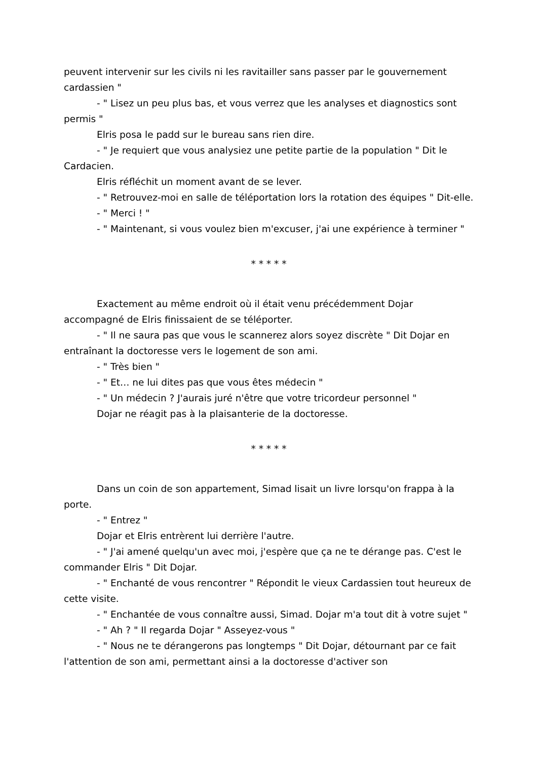peuvent intervenir sur les civils ni les ravitailler sans passer par le gouvernement cardassien "
- " Lisez un peu plus bas, et vous verrez que les analyses et diagnostics sont permis "
Elris posa le padd sur le bureau sans rien dire.
- " Je requiert que vous analysiez une petite partie de la population " Dit le Cardacien.
Elris réfléchit un moment avant de se lever.
- " Retrouvez-moi en salle de téléportation lors la rotation des équipes " Dit-elle.
- " Merci ! "
- " Maintenant, si vous voulez bien m'excuser, j'ai une expérience à terminer "
* * * * *
Exactement au même endroit où il était venu précédemment Dojar accompagné de Elris finissaient de se téléporter.
- " Il ne saura pas que vous le scannerez alors soyez discrète " Dit Dojar en entraînant la doctoresse vers le logement de son ami.
- " Très bien "
- " Et… ne lui dites pas que vous êtes médecin "
- " Un médecin ? J'aurais juré n'être que votre tricordeur personnel "
Dojar ne réagit pas à la plaisanterie de la doctoresse.
* * * * *
Dans un coin de son appartement, Simad lisait un livre lorsqu'on frappa à la porte.
- " Entrez "
Dojar et Elris entrèrent lui derrière l'autre.
- " J'ai amené quelqu'un avec moi, j'espère que ça ne te dérange pas. C'est le commander Elris " Dit Dojar.
- " Enchanté de vous rencontrer " Répondit le vieux Cardassien tout heureux de cette visite.
- " Enchantée de vous connaître aussi, Simad. Dojar m'a tout dit à votre sujet "
- " Ah ? " Il regarda Dojar " Asseyez-vous "
- " Nous ne te dérangerons pas longtemps " Dit Dojar, détournant par ce fait l'attention de son ami, permettant ainsi a la doctoresse d'activer son